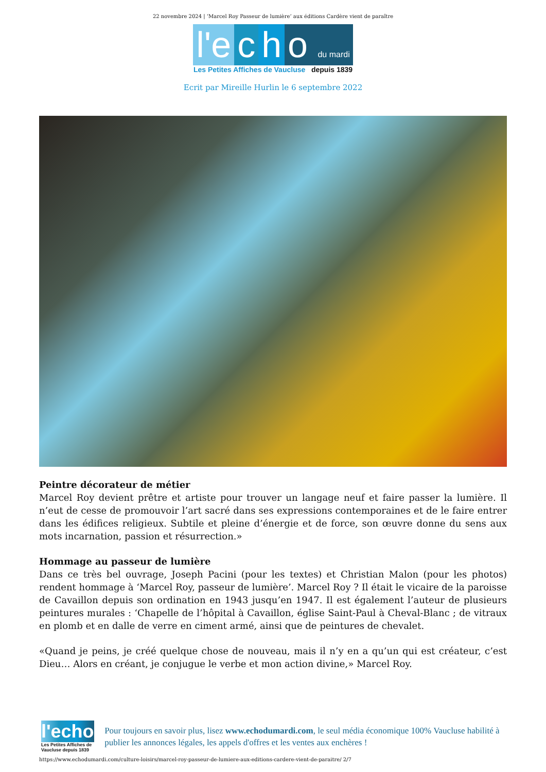22 novembre 2024 | ‘Marcel Roy Passeur de lumière’ aux éditions Cardère vient de paraître
l'e c h o du mardi
Les Petites Affiches de Vaucluse depuis 1839
Ecrit par Mireille Hurlin le 6 septembre 2022
Peintre décorateur de métier
Marcel Roy devient prêtre et artiste pour trouver un langage neuf et faire passer la lumière. Il n’eut de cesse de promouvoir l’art sacré dans ses expressions contemporaines et de le faire entrer dans les édifices religieux. Subtile et pleine d’énergie et de force, son œuvre donne du sens aux mots incarnation, passion et résurrection.»
Hommage au passeur de lumière
Dans ce très bel ouvrage, Joseph Pacini (pour les textes) et Christian Malon (pour les photos) rendent hommage à ‘Marcel Roy, passeur de lumière’. Marcel Roy ? Il était le vicaire de la paroisse de Cavaillon depuis son ordination en 1943 jusqu’en 1947. Il est également l’auteur de plusieurs peintures murales : ‘Chapelle de l’hôpital à Cavaillon, église Saint-Paul à Cheval-Blanc ; de vitraux en plomb et en dalle de verre en ciment armé, ainsi que de peintures de chevalet.
«Quand je peins, je créé quelque chose de nouveau, mais il n’y en a qu’un qui est créateur, c’est Dieu… Alors en créant, je conjugue le verbe et mon action divine,» Marcel Roy.
l'echo
Les Petites Affiches de Vaucluse depuis 1839
Pour toujours en savoir plus, lisez www.echodumardi.com, le seul média économique 100% Vaucluse habilité à publier les annonces légales, les appels d'offres et les ventes aux enchères !
https://www.echodumardi.com/culture-loisirs/marcel-roy-passeur-de-lumiere-aux-editions-cardere-vient-de-paraitre/ 2/7